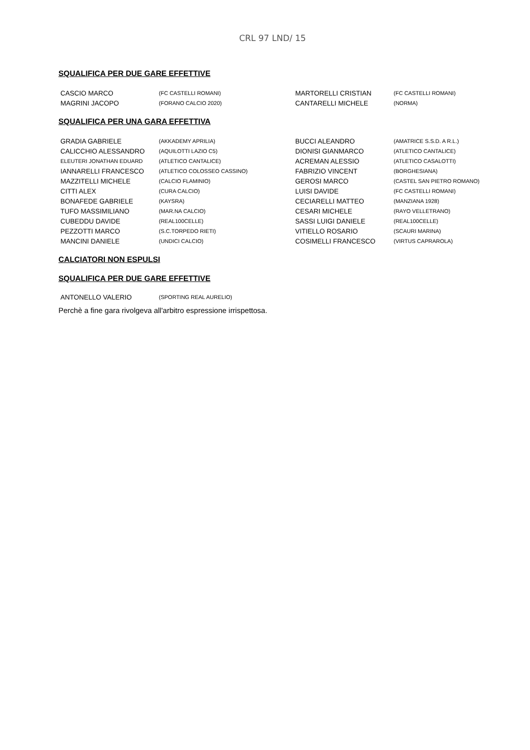CRL 97 LND/ 15
SQUALIFICA PER DUE GARE EFFETTIVE
| CASCIO MARCO | (FC CASTELLI ROMANI) | MARTORELLI CRISTIAN | (FC CASTELLI ROMANI) |
| MAGRINI JACOPO | (FORANO CALCIO 2020) | CANTARELLI MICHELE | (NORMA) |
SQUALIFICA PER UNA GARA EFFETTIVA
| GRADIA GABRIELE | (AKKADEMY APRILIA) | BUCCI ALEANDRO | (AMATRICE S.S.D. A R.L.) |
| CALICCHIO ALESSANDRO | (AQUILOTTI LAZIO C5) | DIONISI GIANMARCO | (ATLETICO CANTALICE) |
| ELEUTERI JONATHAN EDUARD | (ATLETICO CANTALICE) | ACREMAN ALESSIO | (ATLETICO CASALOTTI) |
| IANNARELLI FRANCESCO | (ATLETICO COLOSSEO CASSINO) | FABRIZIO VINCENT | (BORGHESIANA) |
| MAZZITELLI MICHELE | (CALCIO FLAMINIO) | GEROSI MARCO | (CASTEL SAN PIETRO ROMANO) |
| CITTI ALEX | (CURA CALCIO) | LUISI DAVIDE | (FC CASTELLI ROMANI) |
| BONAFEDE GABRIELE | (KAYSRA) | CECIARELLI MATTEO | (MANZIANA 1928) |
| TUFO MASSIMILIANO | (MAR.NA CALCIO) | CESARI MICHELE | (RAYO VELLETRANO) |
| CUBEDDU DAVIDE | (REAL100CELLE) | SASSI LUIGI DANIELE | (REAL100CELLE) |
| PEZZOTTI MARCO | (S.C.TORPEDO RIETI) | VITIELLO ROSARIO | (SCAURI MARINA) |
| MANCINI DANIELE | (UNDICI CALCIO) | COSIMELLI FRANCESCO | (VIRTUS CAPRAROLA) |
CALCIATORI NON ESPULSI
SQUALIFICA PER DUE GARE EFFETTIVE
| ANTONELLO VALERIO | (SPORTING REAL AURELIO) |
Perchè a fine gara rivolgeva all'arbitro espressione irrispettosa.